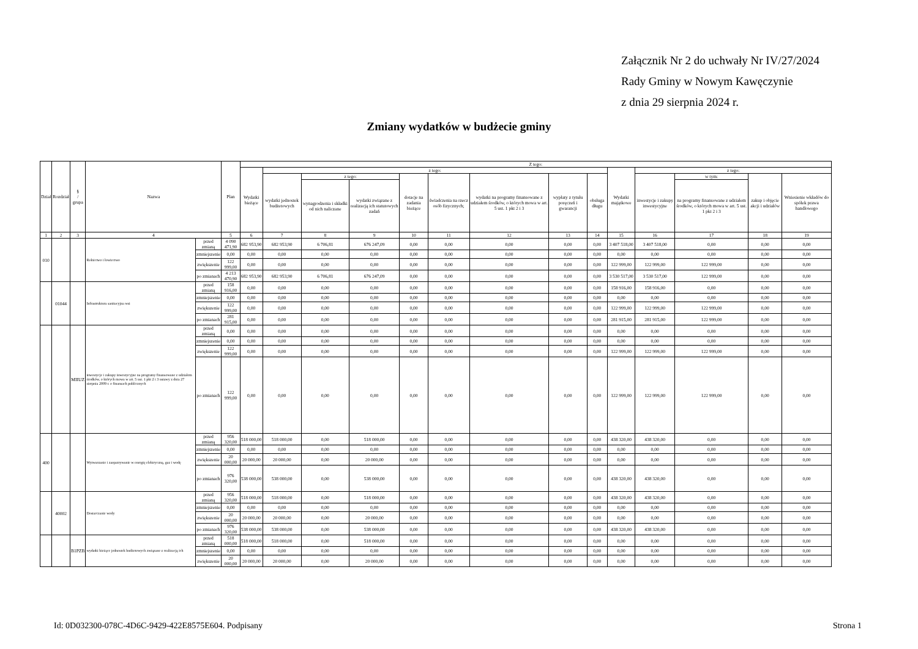Załącznik Nr 2 do uchwały Nr IV/27/2024
Rady Gminy w Nowym Kawęczynie
z dnia 29 sierpnia 2024 r.
Zmiany wydatków w budżecie gminy
| Dział | Rozdział | § / grupa | Nazwa | | Plan | Z tego: | | | | | | | | | | | | | |
| --- | --- | --- | --- | --- | --- | --- | --- | --- | --- | --- | --- | --- | --- | --- | --- | --- | --- | --- | --- |
| | | | | | | Wydatki bieżące | z tego: | | | | | | | | Wydatki majątkowe | z tego: | | | |
| | | | | | | | wydatki jednostek budżetowych | z tego: | | dotacje na zadania bieżące | świadczenia na rzecz osób fizycznych; | wydatki na programy finansowane z udziałem środków, o których mowa w art. 5 ust. 1 pkt 2 i 3 | wypłaty z tytułu poręczeń i gwarancji | obsługa długu | | inwestycje i zakupy inwestycyjne | w tym: | zakup i objęcie akcji i udziałów | Wniesienie wkładów do spółek prawa handlowego |
| | | | | | | | | wynagrodzenia i składki od nich naliczane | wydatki związane z realizacją ich statutowych zadań | | | | | | | | na programy finansowane z udziałem środków, o których mowa w art. 5 ust. 1 pkt 2 i 3 | | |
| 1 | 2 | 3 | 4 | | 5 | 6 | 7 | 8 | 9 | 10 | 11 | 12 | 13 | 14 | 15 | 16 | 17 | 18 | 19 |
| 010 | | | Rolnictwo i łowiectwo | przed zmianą | 4 090 471,90 | 682 953,90 | 682 953,90 | 6 706,81 | 676 247,09 | 0,00 | 0,00 | 0,00 | 0,00 | 0,00 | 3 407 518,00 | 3 407 518,00 | 0,00 | 0,00 | 0,00 |
| | | | | zmniejszenie | 0,00 | 0,00 | 0,00 | 0,00 | 0,00 | 0,00 | 0,00 | 0,00 | 0,00 | 0,00 | 0,00 | 0,00 | 0,00 | 0,00 | 0,00 |
| | | | | zwiększenie | 122 999,00 | 0,00 | 0,00 | 0,00 | 0,00 | 0,00 | 0,00 | 0,00 | 0,00 | 0,00 | 122 999,00 | 122 999,00 | 122 999,00 | 0,00 | 0,00 |
| | | | | po zmianach | 4 213 470,90 | 682 953,90 | 682 953,90 | 6 706,81 | 676 247,09 | 0,00 | 0,00 | 0,00 | 0,00 | 0,00 | 3 530 517,00 | 3 530 517,00 | 122 999,00 | 0,00 | 0,00 |
| | 01044 | | Infrastruktura sanitacyjna wsi | przed zmianą | 158 916,00 | 0,00 | 0,00 | 0,00 | 0,00 | 0,00 | 0,00 | 0,00 | 0,00 | 0,00 | 158 916,00 | 158 916,00 | 0,00 | 0,00 | 0,00 |
| | | | | zmniejszenie | 0,00 | 0,00 | 0,00 | 0,00 | 0,00 | 0,00 | 0,00 | 0,00 | 0,00 | 0,00 | 0,00 | 0,00 | 0,00 | 0,00 | 0,00 |
| | | | | zwiększenie | 122 999,00 | 0,00 | 0,00 | 0,00 | 0,00 | 0,00 | 0,00 | 0,00 | 0,00 | 0,00 | 122 999,00 | 122 999,00 | 122 999,00 | 0,00 | 0,00 |
| | | | | po zmianach | 281 915,00 | 0,00 | 0,00 | 0,00 | 0,00 | 0,00 | 0,00 | 0,00 | 0,00 | 0,00 | 281 915,00 | 281 915,00 | 122 999,00 | 0,00 | 0,00 |
| | | MIIUZ | inwestycje i zakupy inwestycyjne na programy finansowane z udziałem środków, o których mowa w art. 5 ust. 1 pkt 2 i 3 ustawy z dnia 27 sierpnia 2009 r. o finansach publicznych | przed zmianą | 0,00 | 0,00 | 0,00 | 0,00 | 0,00 | 0,00 | 0,00 | 0,00 | 0,00 | 0,00 | 0,00 | 0,00 | 0,00 | 0,00 | 0,00 |
| | | | | zmniejszenie | 0,00 | 0,00 | 0,00 | 0,00 | 0,00 | 0,00 | 0,00 | 0,00 | 0,00 | 0,00 | 0,00 | 0,00 | 0,00 | 0,00 | 0,00 |
| | | | | zwiększenie | 122 999,00 | 0,00 | 0,00 | 0,00 | 0,00 | 0,00 | 0,00 | 0,00 | 0,00 | 0,00 | 122 999,00 | 122 999,00 | 122 999,00 | 0,00 | 0,00 |
| | | | | po zmianach | 122 999,00 | 0,00 | 0,00 | 0,00 | 0,00 | 0,00 | 0,00 | 0,00 | 0,00 | 0,00 | 122 999,00 | 122 999,00 | 122 999,00 | 0,00 | 0,00 |
| 400 | | | Wytwarzanie i zaopatrywanie w energię elektryczną, gaz i wodę | przed zmianą | 956 320,00 | 518 000,00 | 518 000,00 | 0,00 | 518 000,00 | 0,00 | 0,00 | 0,00 | 0,00 | 0,00 | 438 320,00 | 438 320,00 | 0,00 | 0,00 | 0,00 |
| | | | | zmniejszenie | 0,00 | 0,00 | 0,00 | 0,00 | 0,00 | 0,00 | 0,00 | 0,00 | 0,00 | 0,00 | 0,00 | 0,00 | 0,00 | 0,00 | 0,00 |
| | | | | zwiększenie | 20 000,00 | 20 000,00 | 20 000,00 | 0,00 | 20 000,00 | 0,00 | 0,00 | 0,00 | 0,00 | 0,00 | 0,00 | 0,00 | 0,00 | 0,00 | 0,00 |
| | | | | po zmianach | 976 320,00 | 538 000,00 | 538 000,00 | 0,00 | 538 000,00 | 0,00 | 0,00 | 0,00 | 0,00 | 0,00 | 438 320,00 | 438 320,00 | 0,00 | 0,00 | 0,00 |
| | 40002 | | Dostarczanie wody | przed zmianą | 956 320,00 | 518 000,00 | 518 000,00 | 0,00 | 518 000,00 | 0,00 | 0,00 | 0,00 | 0,00 | 0,00 | 438 320,00 | 438 320,00 | 0,00 | 0,00 | 0,00 |
| | | | | zmniejszenie | 0,00 | 0,00 | 0,00 | 0,00 | 0,00 | 0,00 | 0,00 | 0,00 | 0,00 | 0,00 | 0,00 | 0,00 | 0,00 | 0,00 | 0,00 |
| | | | | zwiększenie | 20 000,00 | 20 000,00 | 20 000,00 | 0,00 | 20 000,00 | 0,00 | 0,00 | 0,00 | 0,00 | 0,00 | 0,00 | 0,00 | 0,00 | 0,00 | 0,00 |
| | | | | po zmianach | 976 320,00 | 538 000,00 | 538 000,00 | 0,00 | 538 000,00 | 0,00 | 0,00 | 0,00 | 0,00 | 0,00 | 438 320,00 | 438 320,00 | 0,00 | 0,00 | 0,00 |
| | | B1PZB | wydatki bieżące jednostek budżetowych związane z realizacją ich | przed zmianą | 518 000,00 | 518 000,00 | 518 000,00 | 0,00 | 518 000,00 | 0,00 | 0,00 | 0,00 | 0,00 | 0,00 | 0,00 | 0,00 | 0,00 | 0,00 | 0,00 |
| | | | | zmniejszenie | 0,00 | 0,00 | 0,00 | 0,00 | 0,00 | 0,00 | 0,00 | 0,00 | 0,00 | 0,00 | 0,00 | 0,00 | 0,00 | 0,00 | 0,00 |
| | | | | zwiększenie | 20 000,00 | 20 000,00 | 20 000,00 | 0,00 | 20 000,00 | 0,00 | 0,00 | 0,00 | 0,00 | 0,00 | 0,00 | 0,00 | 0,00 | 0,00 | 0,00 |
Id: 0D032300-078C-4D6C-9429-422E8575E604. Podpisany Strona 1